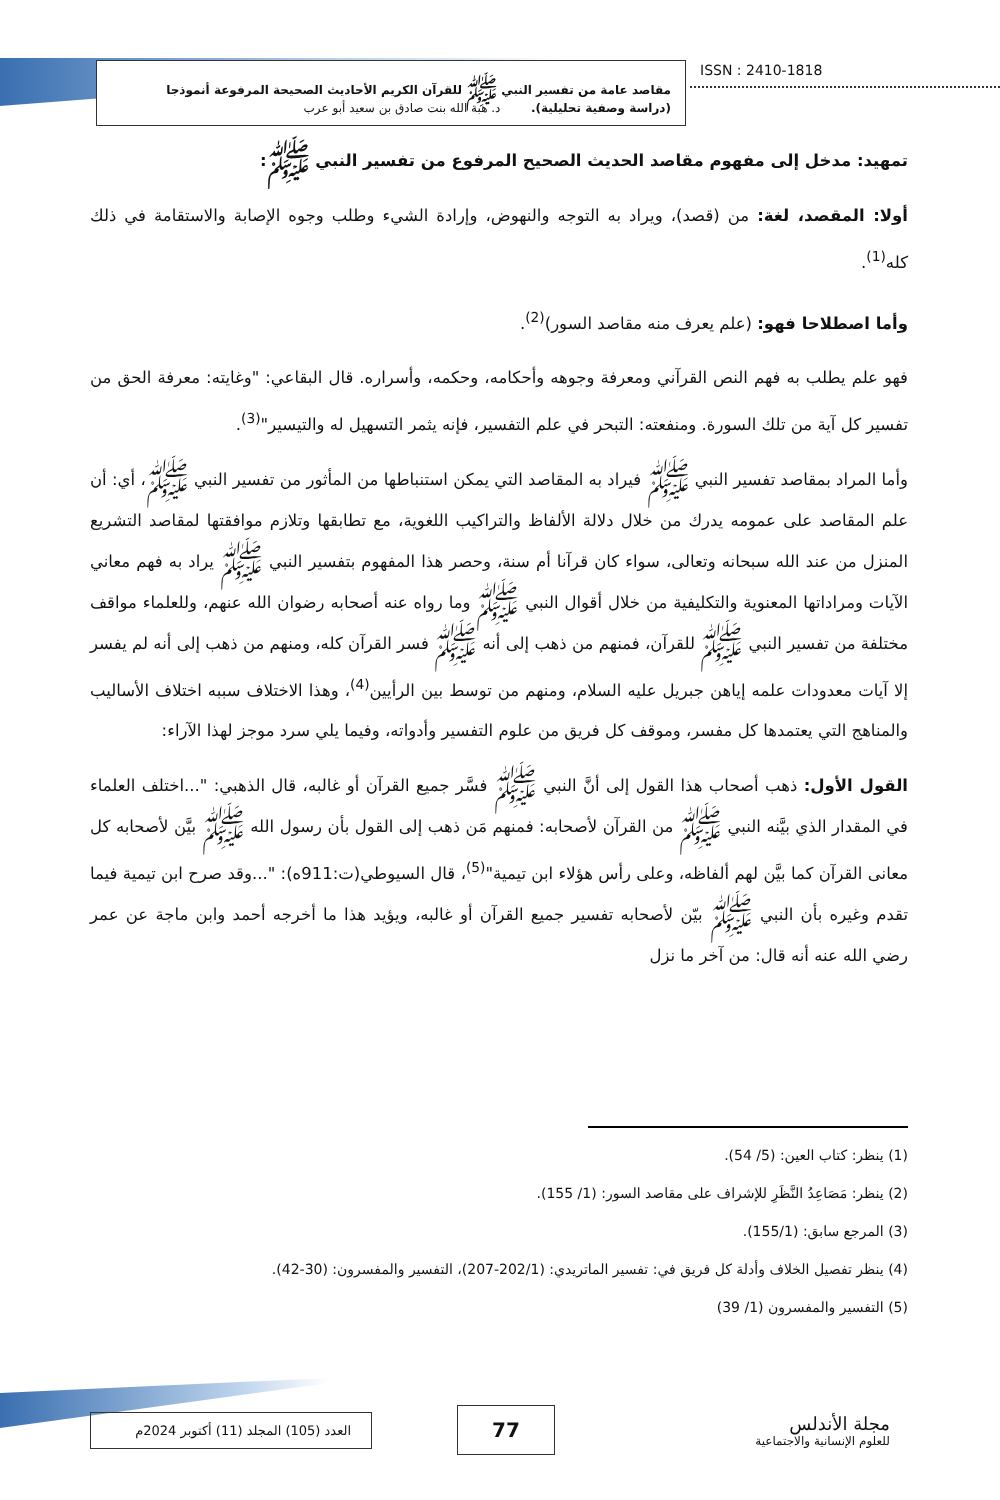مقاصد عامة من تفسير النبي ﷺ للقرآن الكريم الأحاديث الصحيحة المرفوعة أنموذجا
(دراسة وصفية تحليلية). د. هبة الله بنت صادق بن سعيد أبو عرب
ISSN : 2410-1818
تمهيد: مدخل إلى مفهوم مقاصد الحديث الصحيح المرفوع من تفسير النبي ﷺ:
أولا: المقصد، لغة: من (قصد)، ويراد به التوجه والنهوض، وإرادة الشيء وطلب وجوه الإصابة والاستقامة في ذلك كله<sup>(1)</sup>.
وأما اصطلاحا فهو: (علم يعرف منه مقاصد السور)<sup>(2)</sup>.
فهو علم يطلب به فهم النص القرآني ومعرفة وجوهه وأحكامه، وحكمه، وأسراره. قال البقاعي: "وغايته: معرفة الحق من تفسير كل آية من تلك السورة. ومنفعته: التبحر في علم التفسير، فإنه يثمر التسهيل له والتيسير"<sup>(3)</sup>.
وأما المراد بمقاصد تفسير النبي ﷺ فيراد به المقاصد التي يمكن استنباطها من المأثور من تفسير النبي ﷺ، أي: أن علم المقاصد على عمومه يدرك من خلال دلالة الألفاظ والتراكيب اللغوية، مع تطابقها وتلازم موافقتها لمقاصد التشريع المنزل من عند الله سبحانه وتعالى، سواء كان قرآنا أم سنة، وحصر هذا المفهوم بتفسير النبي ﷺ يراد به فهم معاني الآيات ومراداتها المعنوية والتكليفية من خلال أقوال النبي ﷺ وما رواه عنه أصحابه رضوان الله عنهم، وللعلماء مواقف مختلفة من تفسير النبي ﷺ للقرآن، فمنهم من ذهب إلى أنه ﷺ فسر القرآن كله، ومنهم من ذهب إلى أنه لم يفسر إلا آيات معدودات علمه إياهن جبريل عليه السلام، ومنهم من توسط بين الرأيين<sup>(4)</sup>، وهذا الاختلاف سببه اختلاف الأساليب والمناهج التي يعتمدها كل مفسر، وموقف كل فريق من علوم التفسير وأدواته، وفيما يلي سرد موجز لهذا الآراء:
القول الأول: ذهب أصحاب هذا القول إلى أنَّ النبي ﷺ فسَّر جميع القرآن أو غالبه، قال الذهبي: "...اختلف العلماء في المقدار الذي بيَّنه النبي ﷺ من القرآن لأصحابه: فمنهم مَن ذهب إلى القول بأن رسول الله ﷺ بيَّن لأصحابه كل معانى القرآن كما بيَّن لهم ألفاظه، وعلى رأس هؤلاء ابن تيمية"<sup>(5)</sup>، قال السيوطي(ت:911ه): "...وقد صرح ابن تيمية فيما تقدم وغيره بأن النبي ﷺ بيّن لأصحابه تفسير جميع القرآن أو غالبه، ويؤيد هذا ما أخرجه أحمد وابن ماجة عن عمر رضي الله عنه أنه قال: من آخر ما نزل
(1) ينظر: كتاب العين: (5/ 54).
(2) ينظر: مَصَاعِدُ النَّظَرِ للإشراف على مقاصد السور: (1/ 155).
(3) المرجع سابق: (155/1).
(4) ينظر تفصيل الخلاف وأدلة كل فريق في: تفسير الماتريدي: (202/1-207)، التفسير والمفسرون: (30-42).
(5) التفسير والمفسرون (1/ 39)
العدد (105) المجلد (11) أكتوبر 2024م
77
مجلة الأندلس
للعلوم الإنسانية والاجتماعية